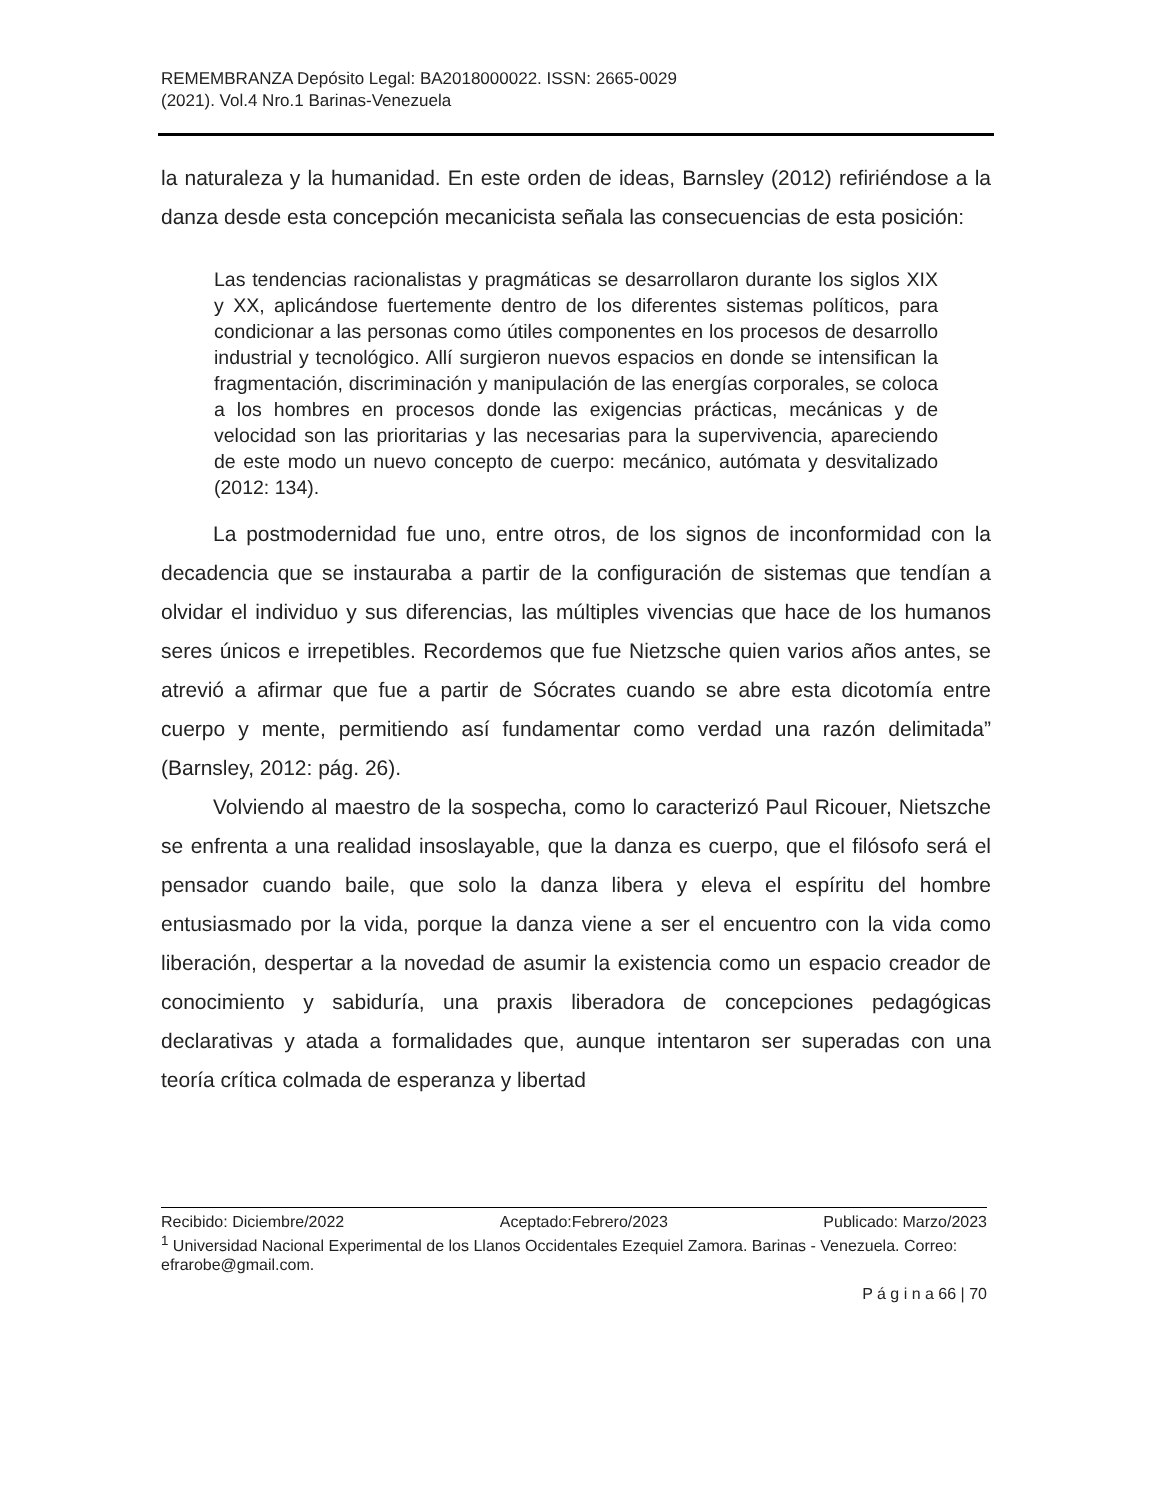REMEMBRANZA Depósito Legal: BA2018000022. ISSN: 2665-0029
(2021). Vol.4 Nro.1 Barinas-Venezuela
la naturaleza y la humanidad. En este orden de ideas, Barnsley (2012) refiriéndose a la danza desde esta concepción mecanicista señala las consecuencias de esta posición:
Las tendencias racionalistas y pragmáticas se desarrollaron durante los siglos XIX y XX, aplicándose fuertemente dentro de los diferentes sistemas políticos, para condicionar a las personas como útiles componentes en los procesos de desarrollo industrial y tecnológico. Allí surgieron nuevos espacios en donde se intensifican la fragmentación, discriminación y manipulación de las energías corporales, se coloca a los hombres en procesos donde las exigencias prácticas, mecánicas y de velocidad son las prioritarias y las necesarias para la supervivencia, apareciendo de este modo un nuevo concepto de cuerpo: mecánico, autómata y desvitalizado (2012: 134).
La postmodernidad fue uno, entre otros, de los signos de inconformidad con la decadencia que se instauraba a partir de la configuración de sistemas que tendían a olvidar el individuo y sus diferencias, las múltiples vivencias que hace de los humanos seres únicos e irrepetibles. Recordemos que fue Nietzsche quien varios años antes, se atrevió a afirmar que fue a partir de Sócrates cuando se abre esta dicotomía entre cuerpo y mente, permitiendo así fundamentar como verdad una razón delimitada” (Barnsley, 2012: pág. 26).
Volviendo al maestro de la sospecha, como lo caracterizó Paul Ricouer, Nietszche se enfrenta a una realidad insoslayable, que la danza es cuerpo, que el filósofo será el pensador cuando baile, que solo la danza libera y eleva el espíritu del hombre entusiasmado por la vida, porque la danza viene a ser el encuentro con la vida como liberación, despertar a la novedad de asumir la existencia como un espacio creador de conocimiento y sabiduría, una praxis liberadora de concepciones pedagógicas declarativas y atada a formalidades que, aunque intentaron ser superadas con una teoría crítica colmada de esperanza y libertad
Recibido: Diciembre/2022 Aceptado:Febrero/2023 Publicado: Marzo/2023
<sup>1</sup> Universidad Nacional Experimental de los Llanos Occidentales Ezequiel Zamora. Barinas - Venezuela. Correo: efrarobe@gmail.com.
P á g i n a 66 | 70